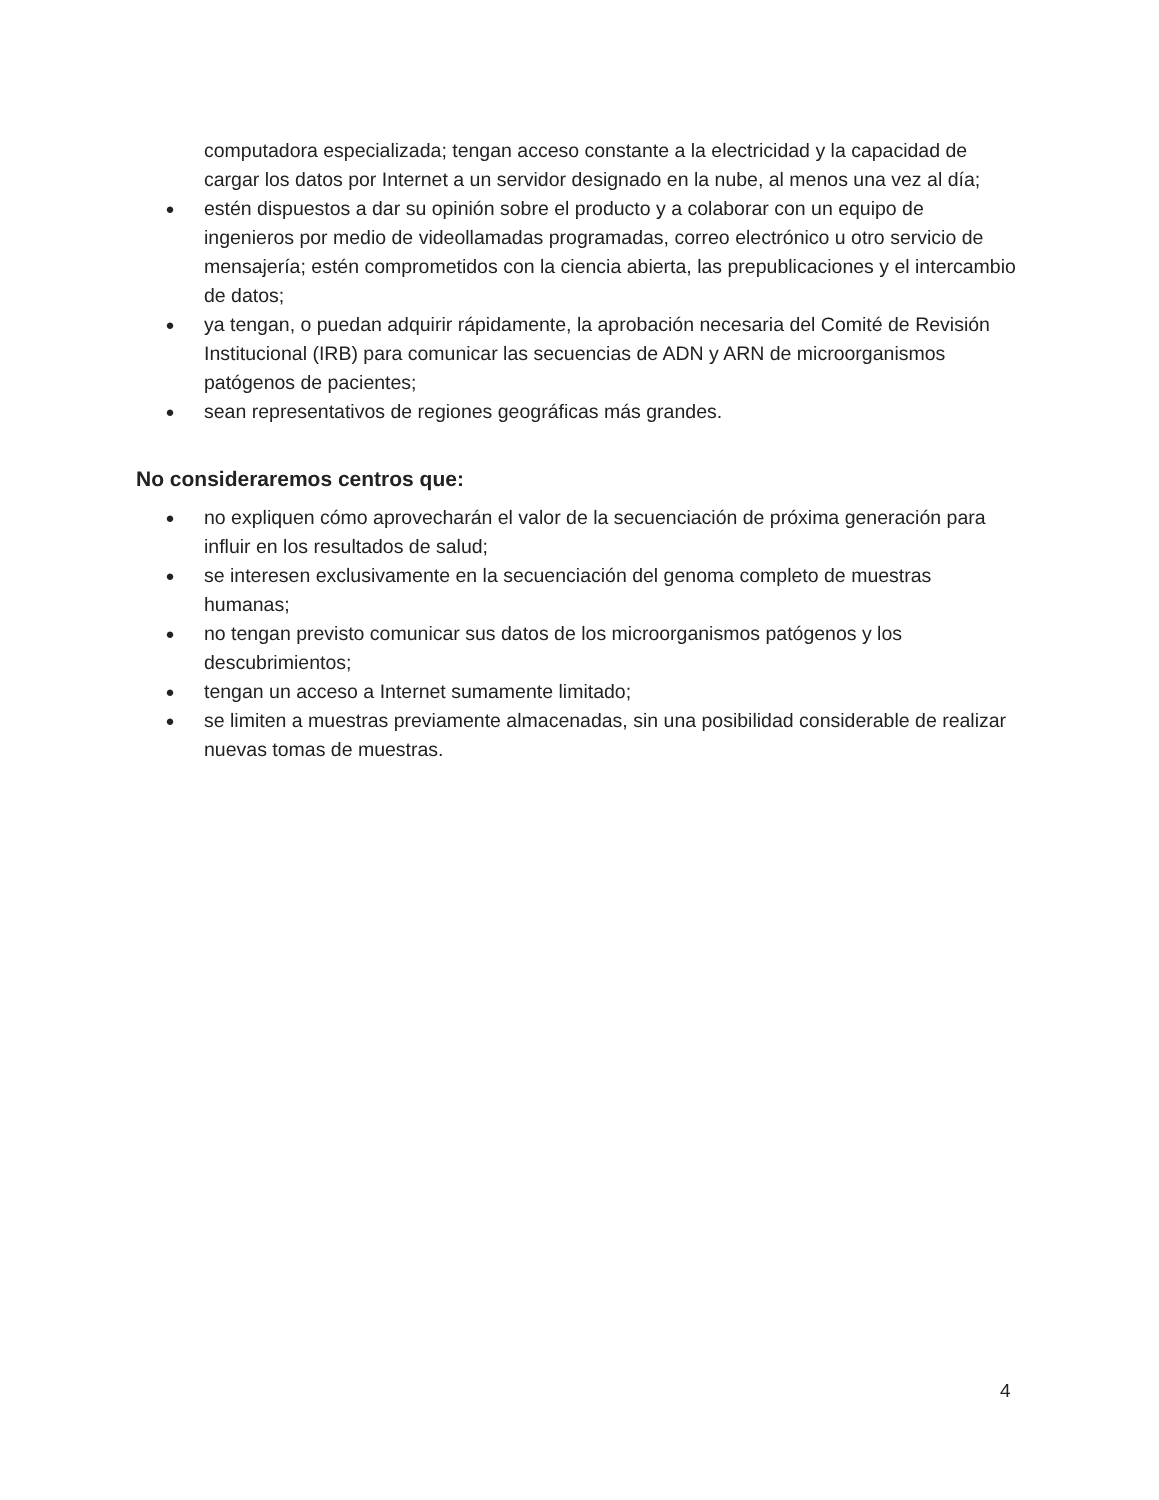computadora especializada; tengan acceso constante a la electricidad y la capacidad de cargar los datos por Internet a un servidor designado en la nube, al menos una vez al día;
● estén dispuestos a dar su opinión sobre el producto y a colaborar con un equipo de ingenieros por medio de videollamadas programadas, correo electrónico u otro servicio de mensajería; estén comprometidos con la ciencia abierta, las prepublicaciones y el intercambio de datos;
● ya tengan, o puedan adquirir rápidamente, la aprobación necesaria del Comité de Revisión Institucional (IRB) para comunicar las secuencias de ADN y ARN de microorganismos patógenos de pacientes;
● sean representativos de regiones geográficas más grandes.
No consideraremos centros que:
● no expliquen cómo aprovecharán el valor de la secuenciación de próxima generación para influir en los resultados de salud;
● se interesen exclusivamente en la secuenciación del genoma completo de muestras humanas;
● no tengan previsto comunicar sus datos de los microorganismos patógenos y los descubrimientos;
● tengan un acceso a Internet sumamente limitado;
● se limiten a muestras previamente almacenadas, sin una posibilidad considerable de realizar nuevas tomas de muestras.
4